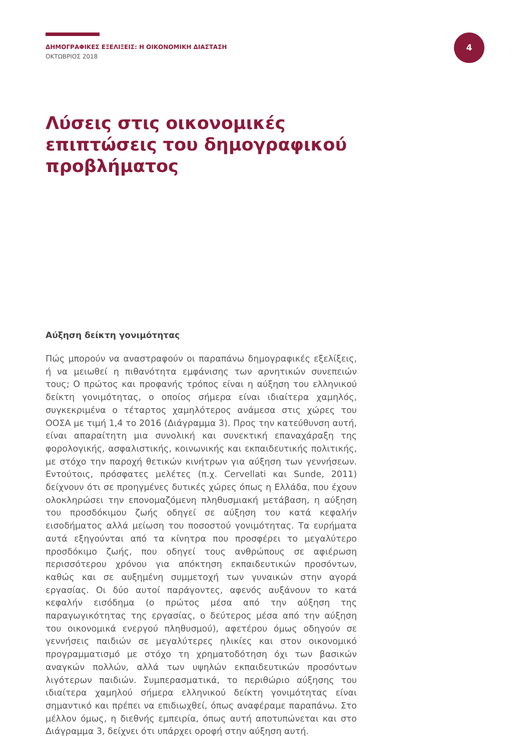ΔΗΜΟΓΡΑΦΙΚΕΣ ΕΞΕΛΙΞΕΙΣ: Η ΟΙΚΟΝΟΜΙΚΗ ΔΙΑΣΤΑΣΗ
ΟΚΤΩΒΡΙΟΣ 2018
4
Λύσεις στις οικονομικές επιπτώσεις του δημογραφικού προβλήματος
Αύξηση δείκτη γονιμότητας
Πώς μπορούν να αναστραφούν οι παραπάνω δημογραφικές εξελίξεις, ή να μειωθεί η πιθανότητα εμφάνισης των αρνητικών συνεπειών τους; Ο πρώτος και προφανής τρόπος είναι η αύξηση του ελληνικού δείκτη γονιμότητας, ο οποίος σήμερα είναι ιδιαίτερα χαμηλός, συγκεκριμένα ο τέταρτος χαμηλότερος ανάμεσα στις χώρες του ΟΟΣΑ με τιμή 1,4 το 2016 (Διάγραμμα 3). Προς την κατεύθυνση αυτή, είναι απαραίτητη μια συνολική και συνεκτική επαναχάραξη της φορολογικής, ασφαλιστικής, κοινωνικής και εκπαιδευτικής πολιτικής, με στόχο την παροχή θετικών κινήτρων για αύξηση των γεννήσεων. Εντούτοις, πρόσφατες μελέτες (π.χ. Cervellati και Sunde, 2011) δείχνουν ότι σε προηγμένες δυτικές χώρες όπως η Ελλάδα, που έχουν ολοκληρώσει την επονομαζόμενη πληθυσμιακή μετάβαση, η αύξηση του προσδόκιμου ζωής οδηγεί σε αύξηση του κατά κεφαλήν εισοδήματος αλλά μείωση του ποσοστού γονιμότητας. Τα ευρήματα αυτά εξηγούνται από τα κίνητρα που προσφέρει το μεγαλύτερο προσδόκιμο ζωής, που οδηγεί τους ανθρώπους σε αφιέρωση περισσότερου χρόνου για απόκτηση εκπαιδευτικών προσόντων, καθώς και σε αυξημένη συμμετοχή των γυναικών στην αγορά εργασίας. Οι δύο αυτοί παράγοντες, αφενός αυξάνουν το κατά κεφαλήν εισόδημα (ο πρώτος μέσα από την αύξηση της παραγωγικότητας της εργασίας, ο δεύτερος μέσα από την αύξηση του οικονομικά ενεργού πληθυσμού), αφετέρου όμως οδηγούν σε γεννήσεις παιδιών σε μεγαλύτερες ηλικίες και στον οικονομικό προγραμματισμό με στόχο τη χρηματοδότηση όχι των βασικών αναγκών πολλών, αλλά των υψηλών εκπαιδευτικών προσόντων λιγότερων παιδιών. Συμπερασματικά, το περιθώριο αύξησης του ιδιαίτερα χαμηλού σήμερα ελληνικού δείκτη γονιμότητας είναι σημαντικό και πρέπει να επιδιωχθεί, όπως αναφέραμε παραπάνω. Στο μέλλον όμως, η διεθνής εμπειρία, όπως αυτή αποτυπώνεται και στο Διάγραμμα 3, δείχνει ότι υπάρχει οροφή στην αύξηση αυτή.